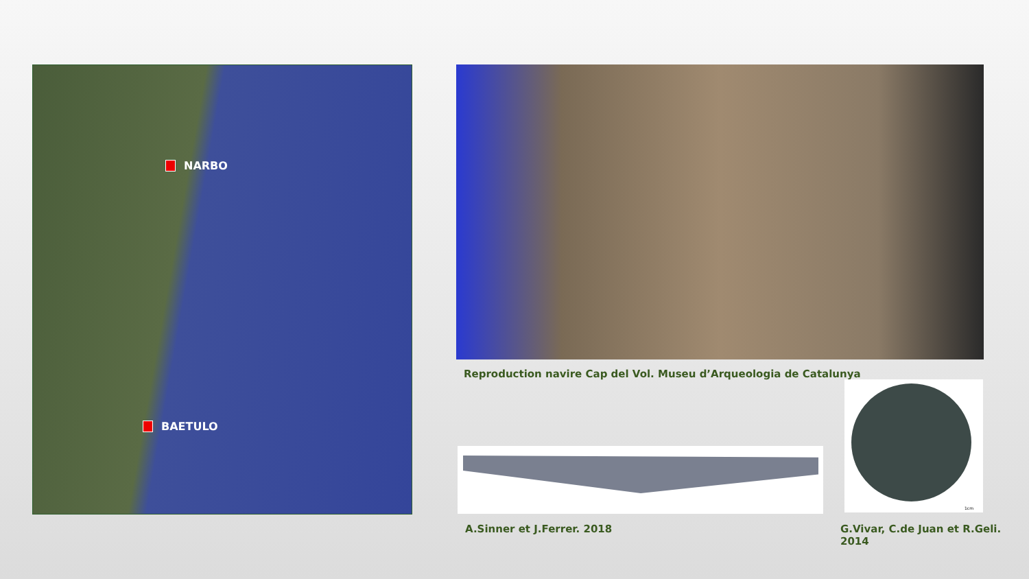NARBO
BAETULO
Reproduction navire Cap del Vol. Museu d’Arqueologia de Catalunya
1cm
A.Sinner et J.Ferrer. 2018
G.Vivar, C.de Juan et R.Geli. 2014